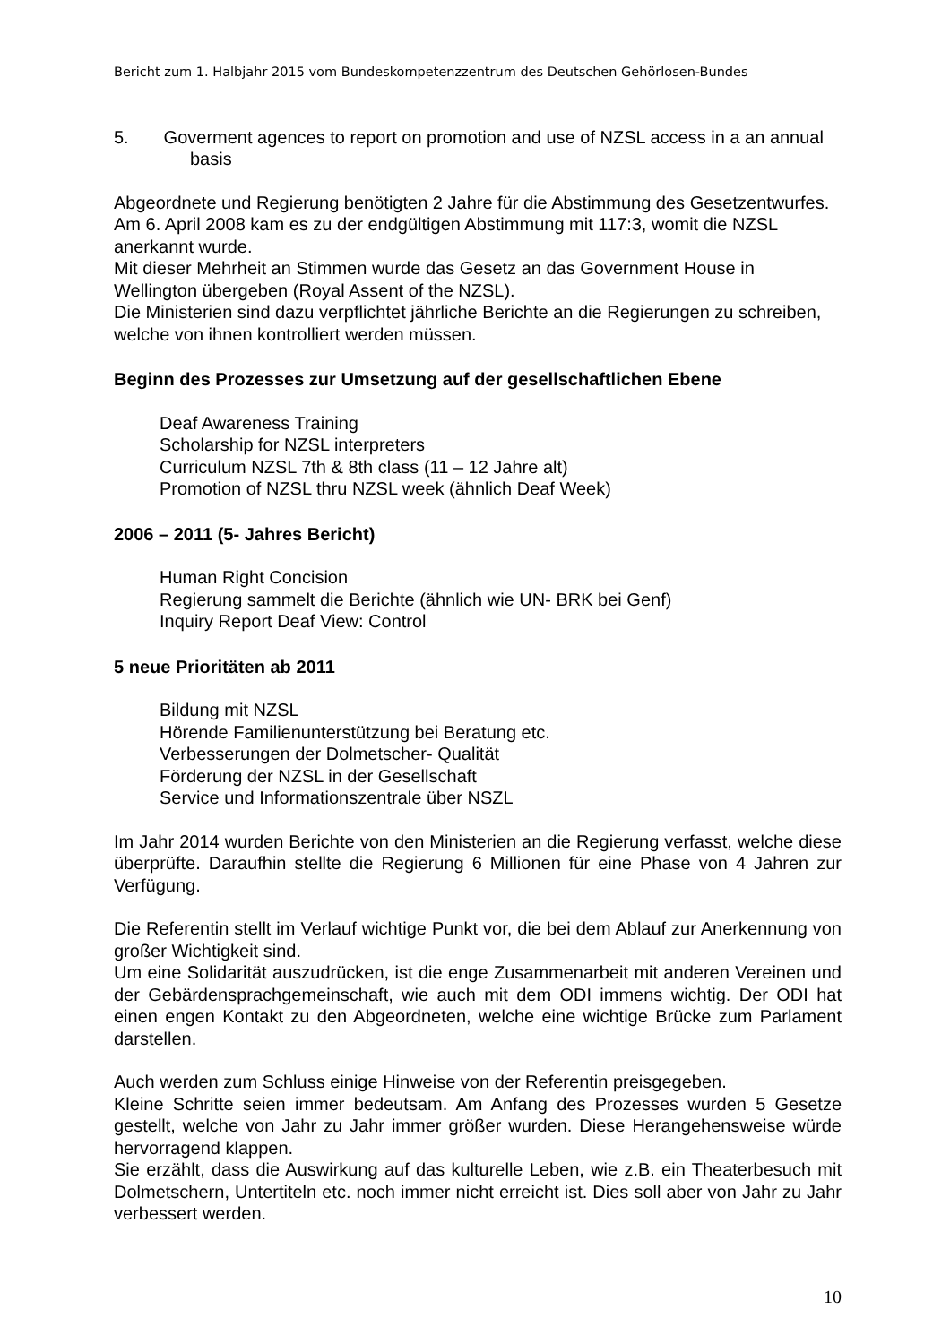Bericht zum 1. Halbjahr 2015 vom Bundeskompetenzzentrum des Deutschen Gehörlosen-Bundes
5. Goverment agences to report on promotion and use of NZSL access in a an annual basis
Abgeordnete und Regierung benötigten 2 Jahre für die Abstimmung des Gesetzentwurfes. Am 6. April 2008 kam es zu der endgültigen Abstimmung mit 117:3, womit die NZSL anerkannt wurde.
Mit dieser Mehrheit an Stimmen wurde das Gesetz an das Government House in Wellington übergeben (Royal Assent of the NZSL).
Die Ministerien sind dazu verpflichtet jährliche Berichte an die Regierungen zu schreiben, welche von ihnen kontrolliert werden müssen.
Beginn des Prozesses zur Umsetzung auf der gesellschaftlichen Ebene
Deaf Awareness Training
Scholarship for NZSL interpreters
Curriculum NZSL 7th & 8th class (11 – 12 Jahre alt)
Promotion of NZSL thru NZSL week (ähnlich Deaf Week)
2006 – 2011 (5- Jahres Bericht)
Human Right Concision
Regierung sammelt die Berichte (ähnlich wie UN- BRK bei Genf)
Inquiry Report Deaf View: Control
5 neue Prioritäten ab 2011
Bildung mit NZSL
Hörende Familienunterstützung bei Beratung etc.
Verbesserungen der Dolmetscher- Qualität
Förderung der NZSL in der Gesellschaft
Service und Informationszentrale über NSZL
Im Jahr 2014 wurden Berichte von den Ministerien an die Regierung verfasst, welche diese überprüfte. Daraufhin stellte die Regierung 6 Millionen für eine Phase von 4 Jahren zur Verfügung.
Die Referentin stellt im Verlauf wichtige Punkt vor, die bei dem Ablauf zur Anerkennung von großer Wichtigkeit sind.
Um eine Solidarität auszudrücken, ist die enge Zusammenarbeit mit anderen Vereinen und der Gebärdensprachgemeinschaft, wie auch mit dem ODI immens wichtig. Der ODI hat einen engen Kontakt zu den Abgeordneten, welche eine wichtige Brücke zum Parlament darstellen.
Auch werden zum Schluss einige Hinweise von der Referentin preisgegeben.
Kleine Schritte seien immer bedeutsam. Am Anfang des Prozesses wurden 5 Gesetze gestellt, welche von Jahr zu Jahr immer größer wurden. Diese Herangehensweise würde hervorragend klappen.
Sie erzählt, dass die Auswirkung auf das kulturelle Leben, wie z.B. ein Theaterbesuch mit Dolmetschern, Untertiteln etc. noch immer nicht erreicht ist. Dies soll aber von Jahr zu Jahr verbessert werden.
10